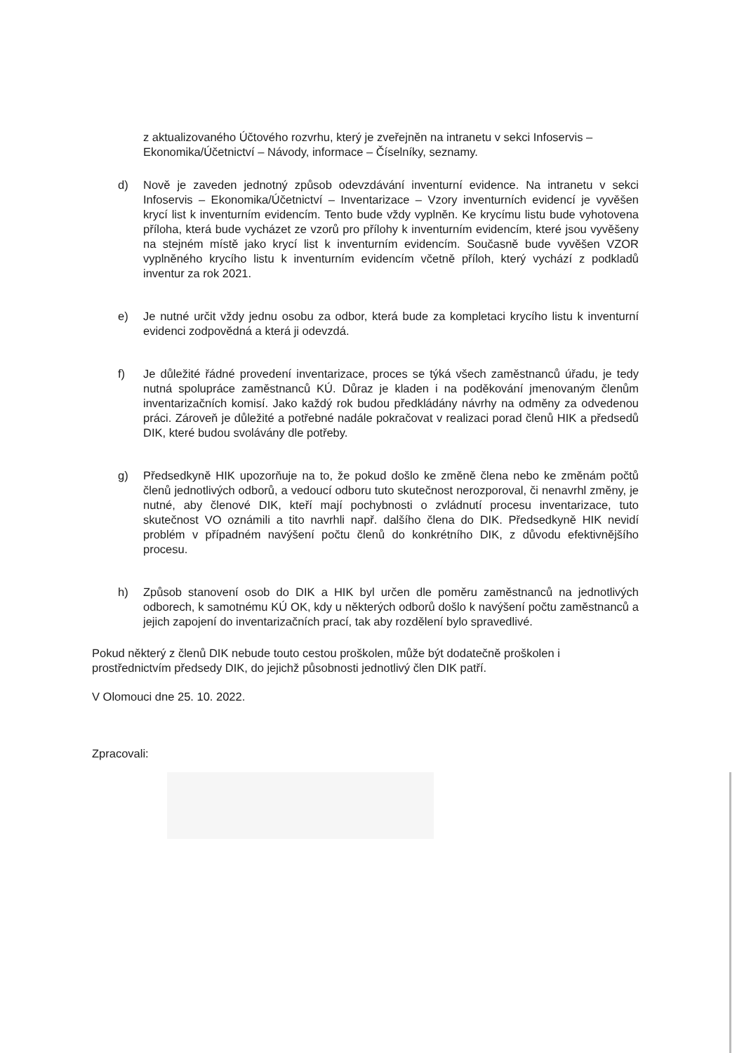z aktualizovaného Účtového rozvrhu, který je zveřejněn na intranetu v sekci Infoservis – Ekonomika/Účetnictví – Návody, informace – Číselníky, seznamy.
d) Nově je zaveden jednotný způsob odevzdávání inventurní evidence. Na intranetu v sekci Infoservis – Ekonomika/Účetnictví – Inventarizace – Vzory inventurních evidencí je vyvěšen krycí list k inventurním evidencím. Tento bude vždy vyplněn. Ke krycímu listu bude vyhotovena příloha, která bude vycházet ze vzorů pro přílohy k inventurním evidencím, které jsou vyvěšeny na stejném místě jako krycí list k inventurním evidencím. Současně bude vyvěšen VZOR vyplněného krycího listu k inventurním evidencím včetně příloh, který vychází z podkladů inventur za rok 2021.
e) Je nutné určit vždy jednu osobu za odbor, která bude za kompletaci krycího listu k inventurní evidenci zodpovědná a která ji odevzdá.
f) Je důležité řádné provedení inventarizace, proces se týká všech zaměstnanců úřadu, je tedy nutná spolupráce zaměstnanců KÚ. Důraz je kladen i na poděkování jmenovaným členům inventarizačních komisí. Jako každý rok budou předkládány návrhy na odměny za odvedenou práci. Zároveň je důležité a potřebné nadále pokračovat v realizaci porad členů HIK a předsedů DIK, které budou svolávány dle potřeby.
g) Předsedkyně HIK upozorňuje na to, že pokud došlo ke změně člena nebo ke změnám počtů členů jednotlivých odborů, a vedoucí odboru tuto skutečnost nerozporoval, či nenavrhl změny, je nutné, aby členové DIK, kteří mají pochybnosti o zvládnutí procesu inventarizace, tuto skutečnost VO oznámili a tito navrhli např. dalšího člena do DIK. Předsedkyně HIK nevidí problém v případném navýšení počtu členů do konkrétního DIK, z důvodu efektivnějšího procesu.
h) Způsob stanovení osob do DIK a HIK byl určen dle poměru zaměstnanců na jednotlivých odborech, k samotnému KÚ OK, kdy u některých odborů došlo k navýšení počtu zaměstnanců a jejich zapojení do inventarizačních prací, tak aby rozdělení bylo spravedlivé.
Pokud některý z členů DIK nebude touto cestou proškolen, může být dodatečně proškolen i prostřednictvím předsedy DIK, do jejichž působnosti jednotlivý člen DIK patří.
V Olomouci dne 25. 10. 2022.
Zpracovali: